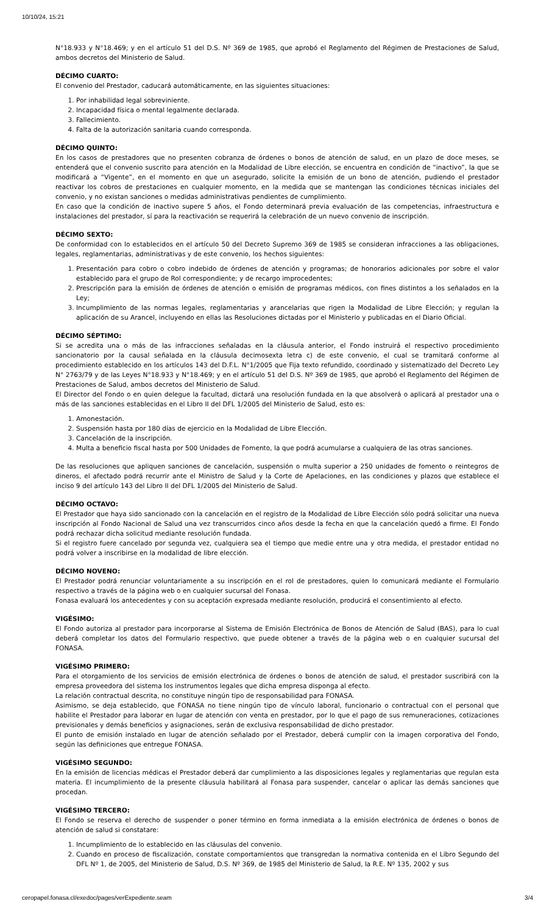10/10/24, 15:21
N°18.933 y N°18.469; y en el artículo 51 del D.S. Nº 369 de 1985, que aprobó el Reglamento del Régimen de Prestaciones de Salud, ambos decretos del Ministerio de Salud.
DÉCIMO CUARTO:
El convenio del Prestador, caducará automáticamente, en las siguientes situaciones:
1. Por inhabilidad legal sobreviniente.
2. Incapacidad física o mental legalmente declarada.
3. Fallecimiento.
4. Falta de la autorización sanitaria cuando corresponda.
DÉCIMO QUINTO:
En los casos de prestadores que no presenten cobranza de órdenes o bonos de atención de salud, en un plazo de doce meses, se entenderá que el convenio suscrito para atención en la Modalidad de Libre elección, se encuentra en condición de “inactivo”, la que se modificará a “Vigente”, en el momento en que un asegurado, solicite la emisión de un bono de atención, pudiendo el prestador reactivar los cobros de prestaciones en cualquier momento, en la medida que se mantengan las condiciones técnicas iniciales del convenio, y no existan sanciones o medidas administrativas pendientes de cumplimiento.
En caso que la condición de inactivo supere 5 años, el Fondo determinará previa evaluación de las competencias, infraestructura e instalaciones del prestador, sí para la reactivación se requerirá la celebración de un nuevo convenio de inscripción.
DÉCIMO SEXTO:
De conformidad con lo establecidos en el artículo 50 del Decreto Supremo 369 de 1985 se consideran infracciones a las obligaciones, legales, reglamentarias, administrativas y de este convenio, los hechos siguientes:
1. Presentación para cobro o cobro indebido de órdenes de atención y programas; de honorarios adicionales por sobre el valor establecido para el grupo de Rol correspondiente; y de recargo improcedentes;
2. Prescripción para la emisión de órdenes de atención o emisión de programas médicos, con fines distintos a los señalados en la Ley;
3. Incumplimiento de las normas legales, reglamentarias y arancelarias que rigen la Modalidad de Libre Elección; y regulan la aplicación de su Arancel, incluyendo en ellas las Resoluciones dictadas por el Ministerio y publicadas en el Diario Oficial.
DÉCIMO SÉPTIMO:
Si se acredita una o más de las infracciones señaladas en la cláusula anterior, el Fondo instruirá el respectivo procedimiento sancionatorio por la causal señalada en la cláusula decimosexta letra c) de este convenio, el cual se tramitará conforme al procedimiento establecido en los artículos 143 del D.F.L. N°1/2005 que Fija texto refundido, coordinado y sistematizado del Decreto Ley N° 2763/79 y de las Leyes N°18.933 y N°18.469; y en el artículo 51 del D.S. Nº 369 de 1985, que aprobó el Reglamento del Régimen de Prestaciones de Salud, ambos decretos del Ministerio de Salud.
El Director del Fondo o en quien delegue la facultad, dictará una resolución fundada en la que absolverá o aplicará al prestador una o más de las sanciones establecidas en el Libro II del DFL 1/2005 del Ministerio de Salud, esto es:
1. Amonestación.
2. Suspensión hasta por 180 días de ejercicio en la Modalidad de Libre Elección.
3. Cancelación de la inscripción.
4. Multa a beneficio fiscal hasta por 500 Unidades de Fomento, la que podrá acumularse a cualquiera de las otras sanciones.
De las resoluciones que apliquen sanciones de cancelación, suspensión o multa superior a 250 unidades de fomento o reintegros de dineros, el afectado podrá recurrir ante el Ministro de Salud y la Corte de Apelaciones, en las condiciones y plazos que establece el inciso 9 del artículo 143 del Libro II del DFL 1/2005 del Ministerio de Salud.
DÉCIMO OCTAVO:
El Prestador que haya sido sancionado con la cancelación en el registro de la Modalidad de Libre Elección sólo podrá solicitar una nueva inscripción al Fondo Nacional de Salud una vez transcurridos cinco años desde la fecha en que la cancelación quedó a firme. El Fondo podrá rechazar dicha solicitud mediante resolución fundada.
Si el registro fuere cancelado por segunda vez, cualquiera sea el tiempo que medie entre una y otra medida, el prestador entidad no podrá volver a inscribirse en la modalidad de libre elección.
DÉCIMO NOVENO:
El Prestador podrá renunciar voluntariamente a su inscripción en el rol de prestadores, quien lo comunicará mediante el Formulario respectivo a través de la página web o en cualquier sucursal del Fonasa.
Fonasa evaluará los antecedentes y con su aceptación expresada mediante resolución, producirá el consentimiento al efecto.
VIGÉSIMO:
El Fondo autoriza al prestador para incorporarse al Sistema de Emisión Electrónica de Bonos de Atención de Salud (BAS), para lo cual deberá completar los datos del Formulario respectivo, que puede obtener a través de la página web o en cualquier sucursal del FONASA.
VIGÉSIMO PRIMERO:
Para el otorgamiento de los servicios de emisión electrónica de órdenes o bonos de atención de salud, el prestador suscribirá con la empresa proveedora del sistema los instrumentos legales que dicha empresa disponga al efecto.
La relación contractual descrita, no constituye ningún tipo de responsabilidad para FONASA.
Asimismo, se deja establecido, que FONASA no tiene ningún tipo de vínculo laboral, funcionario o contractual con el personal que habilite el Prestador para laborar en lugar de atención con venta en prestador, por lo que el pago de sus remuneraciones, cotizaciones previsionales y demás beneficios y asignaciones, serán de exclusiva responsabilidad de dicho prestador.
El punto de emisión instalado en lugar de atención señalado por el Prestador, deberá cumplir con la imagen corporativa del Fondo, según las definiciones que entregue FONASA.
VIGÉSIMO SEGUNDO:
En la emisión de licencias médicas el Prestador deberá dar cumplimiento a las disposiciones legales y reglamentarias que regulan esta materia. El incumplimiento de la presente cláusula habilitará al Fonasa para suspender, cancelar o aplicar las demás sanciones que procedan.
VIGÉSIMO TERCERO:
El Fondo se reserva el derecho de suspender o poner término en forma inmediata a la emisión electrónica de órdenes o bonos de atención de salud si constatare:
1. Incumplimiento de lo establecido en las cláusulas del convenio.
2. Cuando en proceso de fiscalización, constate comportamientos que transgredan la normativa contenida en el Libro Segundo del DFL Nº 1, de 2005, del Ministerio de Salud, D.S. Nº 369, de 1985 del Ministerio de Salud, la R.E. Nº 135, 2002 y sus
ceropapel.fonasa.cl/exedoc/pages/verExpediente.seam 3/4